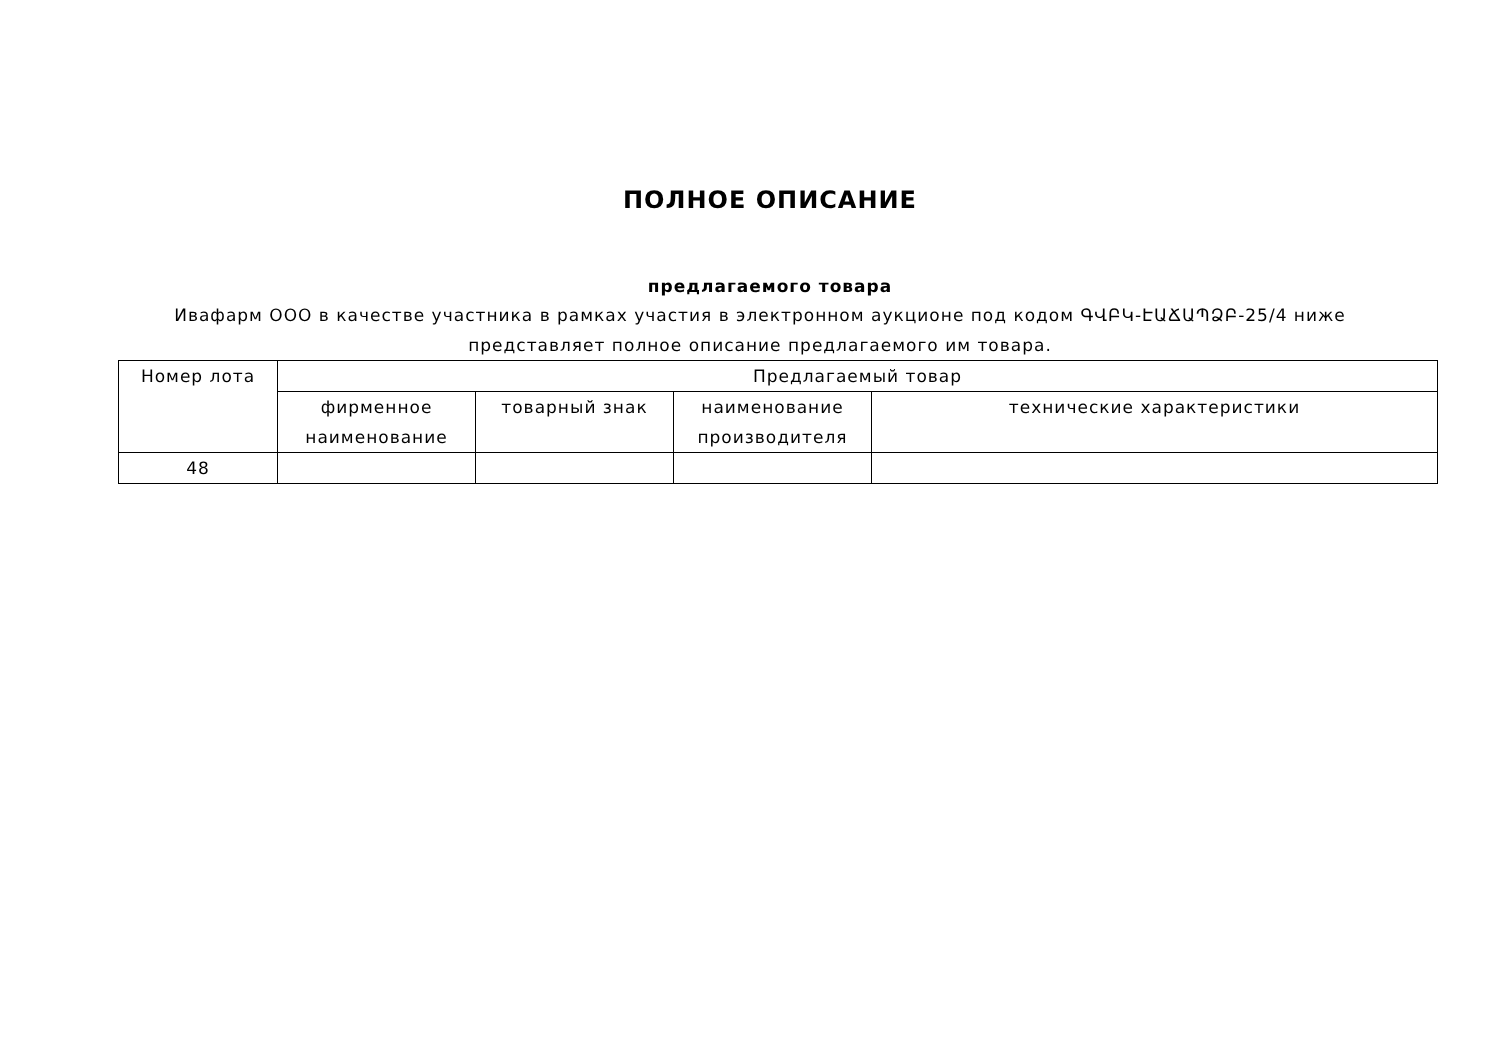ПОЛНОЕ ОПИСАНИЕ
предлагаемого товара
Ивафарм ООО в качестве участника в рамках участия в электронном аукционе под кодом ԳՎԲԿ-ԷԱՃԱՊՁԲ-25/4 ниже представляет полное описание предлагаемого им товара.
| Номер лота | Предлагаемый товар | | | |
| --- | --- | --- | --- | --- |
| | фирменное наименование | товарный знак | наименование производителя | технические характеристики |
| 48 | | | | |